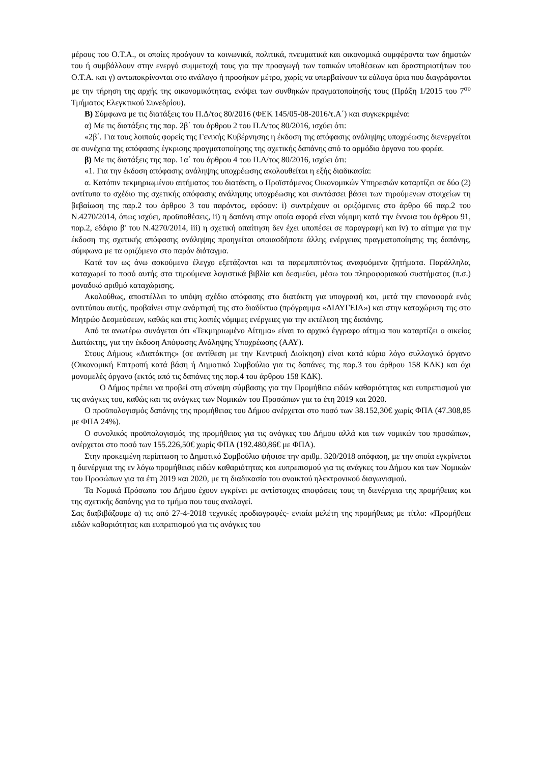μέρους του Ο.Τ.Α., οι οποίες προάγουν τα κοινωνικά, πολιτικά, πνευματικά και οικονομικά συμφέροντα των δημοτών του ή συμβάλλουν στην ενεργό συμμετοχή τους για την προαγωγή των τοπικών υποθέσεων και δραστηριοτήτων του Ο.Τ.Α. και γ) ανταποκρίνονται στο ανάλογο ή προσήκον μέτρο, χωρίς να υπερβαίνουν τα εύλογα όρια που διαγράφονται με την τήρηση της αρχής της οικονομικότητας, ενόψει των συνθηκών πραγματοποίησής τους (Πράξη 1/2015 του 7<sup>ου</sup> Τμήματος Ελεγκτικού Συνεδρίου).
Β) Σύμφωνα με τις διατάξεις του Π.Δ/τος 80/2016 (ΦΕΚ 145/05-08-2016/τ.Α΄) και συγκεκριμένα:
α) Με τις διατάξεις της παρ. 2β΄ του άρθρου 2 του Π.Δ/τος 80/2016, ισχύει ότι:
«2β΄. Για τους λοιπούς φορείς της Γενικής Κυβέρνησης η έκδοση της απόφασης ανάληψης υποχρέωσης διενεργείται σε συνέχεια της απόφασης έγκρισης πραγματοποίησης της σχετικής δαπάνης από το αρμόδιο όργανο του φορέα.
β) Με τις διατάξεις της παρ. 1α΄ του άρθρου 4 του Π.Δ/τος 80/2016, ισχύει ότι:
«1. Για την έκδοση απόφασης ανάληψης υποχρέωσης ακολουθείται η εξής διαδικασία:
α. Κατόπιν τεκμηριωμένου αιτήματος του διατάκτη, ο Προϊστάμενος Οικονομικών Υπηρεσιών καταρτίζει σε δύο (2) αντίτυπα το σχέδιο της σχετικής απόφασης ανάληψης υποχρέωσης και συντάσσει βάσει των τηρούμενων στοιχείων τη βεβαίωση της παρ.2 του άρθρου 3 του παρόντος, εφόσον: i) συντρέχουν οι οριζόμενες στο άρθρο 66 παρ.2 του Ν.4270/2014, όπως ισχύει, προϋποθέσεις, ii) η δαπάνη στην οποία αφορά είναι νόμιμη κατά την έννοια του άρθρου 91, παρ.2, εδάφιο β' του Ν.4270/2014, iii) η σχετική απαίτηση δεν έχει υποπέσει σε παραγραφή και iv) το αίτημα για την έκδοση της σχετικής απόφασης ανάληψης προηγείται οποιασδήποτε άλλης ενέργειας πραγματοποίησης της δαπάνης, σύμφωνα με τα οριζόμενα στο παρόν διάταγμα.
Κατά τον ως άνω ασκούμενο έλεγχο εξετάζονται και τα παρεμπιπτόντως αναφυόμενα ζητήματα. Παράλληλα, καταχωρεί το ποσό αυτής στα τηρούμενα λογιστικά βιβλία και δεσμεύει, μέσω του πληροφοριακού συστήματος (π.σ.) μοναδικό αριθμό καταχώρισης.
Ακολούθως, αποστέλλει το υπόψη σχέδιο απόφασης στο διατάκτη για υπογραφή και, μετά την επαναφορά ενός αντιτύπου αυτής, προβαίνει στην ανάρτησή της στο διαδίκτυο (πρόγραμμα «ΔΙΑΥΓΕΙΑ») και στην καταχώριση της στο Μητρώο Δεσμεύσεων, καθώς και στις λοιπές νόμιμες ενέργειες για την εκτέλεση της δαπάνης.
Από τα ανωτέρω συνάγεται ότι «Τεκμηριωμένο Αίτημα» είναι το αρχικό έγγραφο αίτημα που καταρτίζει ο οικείος Διατάκτης, για την έκδοση Απόφασης Ανάληψης Υποχρέωσης (ΑΑΥ).
Στους Δήμους «Διατάκτης» (σε αντίθεση με την Κεντρική Διοίκηση) είναι κατά κύριο λόγο συλλογικό όργανο (Οικονομική Επιτροπή κατά βάση ή Δημοτικό Συμβούλιο για τις δαπάνες της παρ.3 του άρθρου 158 ΚΔΚ) και όχι μονομελές όργανο (εκτός από τις δαπάνες της παρ.4 του άρθρου 158 ΚΔΚ).
Ο Δήμος πρέπει να προβεί στη σύναψη σύμβασης για την Προμήθεια ειδών καθαριότητας και ευπρεπισμού για τις ανάγκες του, καθώς και τις ανάγκες των Νομικών του Προσώπων για τα έτη 2019 και 2020.
Ο προϋπολογισμός δαπάνης της προμήθειας του Δήμου ανέρχεται στο ποσό των 38.152,30€ χωρίς ΦΠΑ (47.308,85 με ΦΠΑ 24%).
Ο συνολικός προϋπολογισμός της προμήθειας για τις ανάγκες του Δήμου αλλά και των νομικών του προσώπων, ανέρχεται στο ποσό των 155.226,50€ χωρίς ΦΠΑ (192.480,86€ με ΦΠΑ).
Στην προκειμένη περίπτωση το Δημοτικό Συμβούλιο ψήφισε την αριθμ. 320/2018 απόφαση, με την οποία εγκρίνεται η διενέργεια της εν λόγω προμήθειας ειδών καθαριότητας και ευπρεπισμού για τις ανάγκες του Δήμου και των Νομικών του Προσώπων για τα έτη 2019 και 2020, με τη διαδικασία του ανοικτού ηλεκτρονικού διαγωνισμού.
Τα Νομικά Πρόσωπα του Δήμου έχουν εγκρίνει με αντίστοιχες αποφάσεις τους τη διενέργεια της προμήθειας και της σχετικής δαπάνης για το τμήμα που τους αναλογεί.
Σας διαβιβάζουμε α) τις από 27-4-2018 τεχνικές προδιαγραφές- ενιαία μελέτη της προμήθειας με τίτλο: «Προμήθεια ειδών καθαριότητας και ευπρεπισμού για τις ανάγκες του